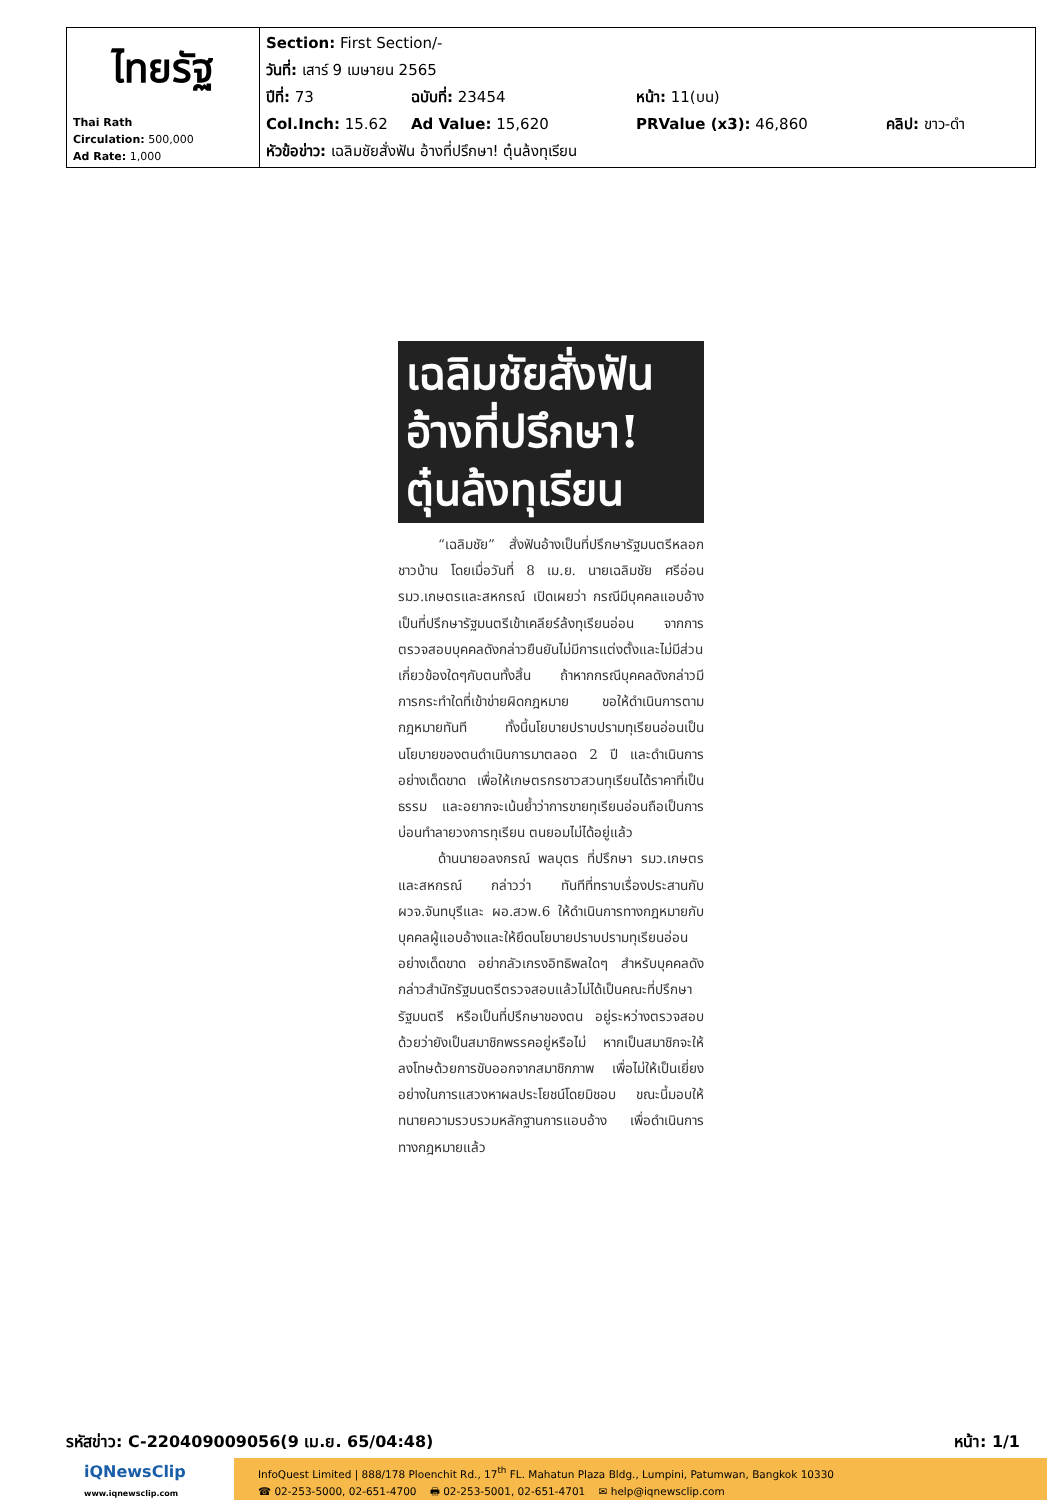| ไทยรัฐ Thai Rath Circulation: 500,000 Ad Rate: 1,000 | Section: First Section/- วันที่: เสาร์ 9 เมษายน 2565 ปีที่: 73 ฉบับที่: 23454 หน้า: 11(บน) Col.Inch: 15.62 Ad Value: 15,620 PRValue (x3): 46,860 คลิป: ขาว-ดำ หัวข้อข่าว: เฉลิมชัยสั่งฟัน อ้างที่ปรึกษา! ตุ๋นล้งทุเรียน |
เฉลิมชัยสั่งฟัน
อ้างที่ปรึกษา!
ตุ๋นล้งทุเรียน
“เฉลิมชัย” สั่งฟันอ้างเป็นที่ปรึกษารัฐมนตรีหลอกชาวบ้าน โดยเมื่อวันที่ 8 เม.ย. นายเฉลิมชัย ศรีอ่อน รมว.เกษตรและสหกรณ์ เปิดเผยว่า กรณีมีบุคคลแอบอ้างเป็นที่ปรึกษารัฐมนตรีเข้าเคลียร์ล้งทุเรียนอ่อน จากการตรวจสอบบุคคลดังกล่าวยืนยันไม่มีการแต่งตั้งและไม่มีส่วนเกี่ยวข้องใดๆกับตนทั้งสิ้น ถ้าหากกรณีบุคคลดังกล่าวมีการกระทำใดที่เข้าข่ายผิดกฎหมาย ขอให้ดำเนินการตามกฎหมายทันที ทั้งนี้นโยบายปราบปรามทุเรียนอ่อนเป็นนโยบายของตนดำเนินการมาตลอด 2 ปี และดำเนินการอย่างเด็ดขาด เพื่อให้เกษตรกรชาวสวนทุเรียนได้ราคาที่เป็นธรรม และอยากจะเน้นย้ำว่าการขายทุเรียนอ่อนถือเป็นการบ่อนทำลายวงการทุเรียน ตนยอมไม่ได้อยู่แล้ว
ด้านนายอลงกรณ์ พลบุตร ที่ปรึกษา รมว.เกษตรและสหกรณ์ กล่าวว่า ทันทีที่ทราบเรื่องประสานกับ ผวจ.จันทบุรีและ ผอ.สวพ.6 ให้ดำเนินการทางกฎหมายกับบุคคลผู้แอบอ้างและให้ยึดนโยบายปราบปรามทุเรียนอ่อนอย่างเด็ดขาด อย่ากลัวเกรงอิทธิพลใดๆ สำหรับบุคคลดังกล่าวสำนักรัฐมนตรีตรวจสอบแล้วไม่ได้เป็นคณะที่ปรึกษารัฐมนตรี หรือเป็นที่ปรึกษาของตน อยู่ระหว่างตรวจสอบด้วยว่ายังเป็นสมาชิกพรรคอยู่หรือไม่ หากเป็นสมาชิกจะให้ลงโทษด้วยการขับออกจากสมาชิกภาพ เพื่อไม่ให้เป็นเยี่ยงอย่างในการแสวงหาผลประโยชน์โดยมิชอบ ขณะนี้มอบให้ทนายความรวบรวมหลักฐานการแอบอ้าง เพื่อดำเนินการทางกฎหมายแล้ว
รหัสข่าว: C-220409009056(9 เม.ย. 65/04:48) หน้า: 1/1
iQNewsClip
www.iqnewsclip.com
InfoQuest Limited | 888/178 Ploenchit Rd., 17<sup>th</sup> FL. Mahatun Plaza Bldg., Lumpini, Patumwan, Bangkok 10330
☎ 02-253-5000, 02-651-4700 🖶 02-253-5001, 02-651-4701 ✉ help@iqnewsclip.com